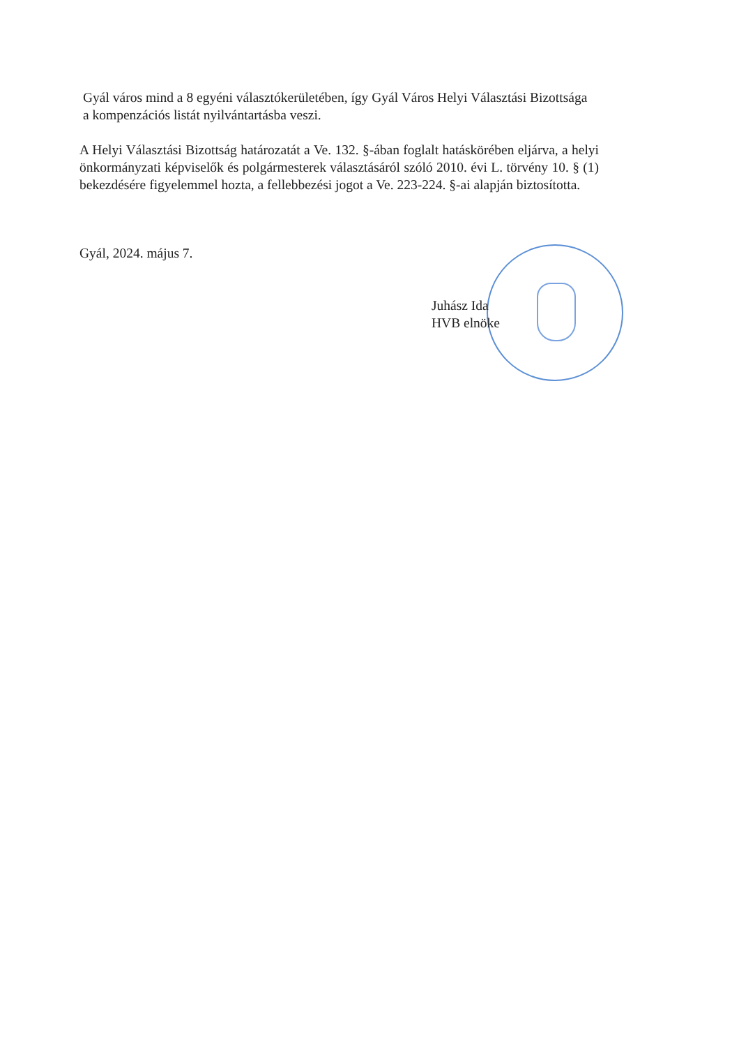Gyál város mind a 8 egyéni választókerületében, így Gyál Város Helyi Választási Bizottsága
a kompenzációs listát nyilvántartásba veszi.
A Helyi Választási Bizottság határozatát a Ve. 132. §-ában foglalt hatáskörében eljárva, a helyi önkormányzati képviselők és polgármesterek választásáról szóló 2010. évi L. törvény 10. § (1) bekezdésére figyelemmel hozta, a fellebbezési jogot a Ve. 223-224. §-ai alapján biztosította.
Gyál, 2024. május 7.
Juhász Ida
HVB elnöke